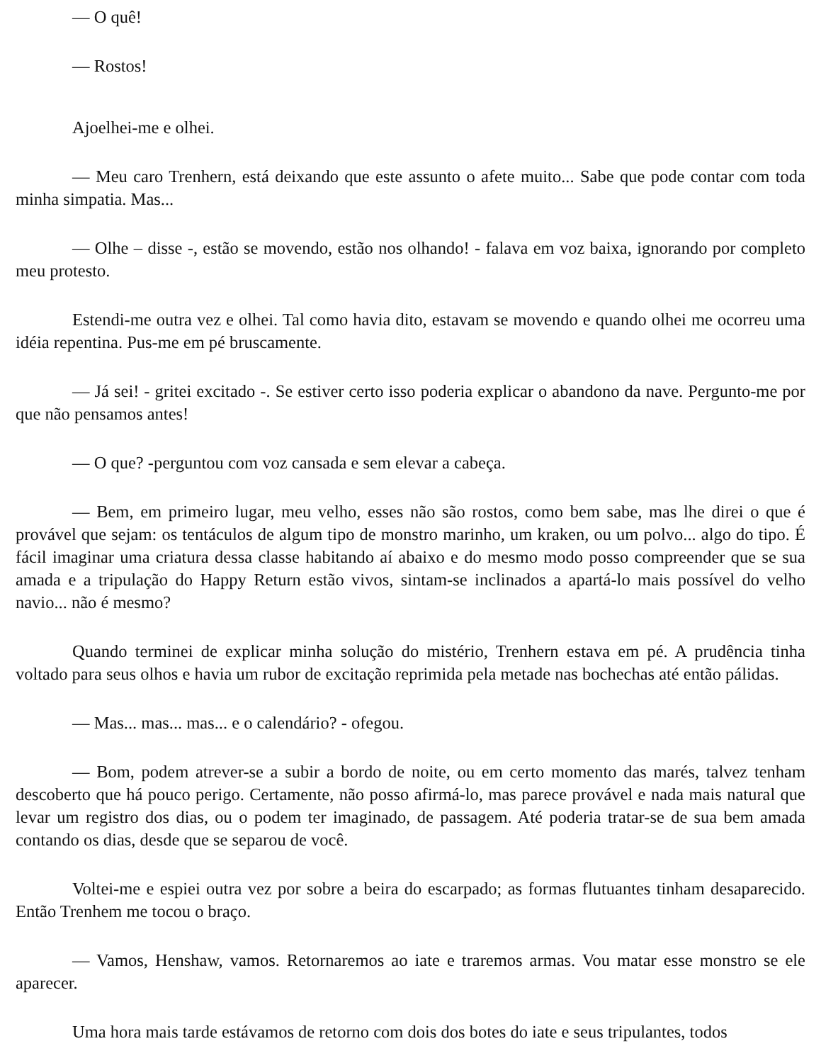— O quê!
— Rostos!
Ajoelhei-me e olhei.
— Meu caro Trenhern, está deixando que este assunto o afete muito... Sabe que pode contar com toda minha simpatia. Mas...
— Olhe – disse -, estão se movendo, estão nos olhando! - falava em voz baixa, ignorando por completo meu protesto.
Estendi-me outra vez e olhei. Tal como havia dito, estavam se movendo e quando olhei me ocorreu uma idéia repentina. Pus-me em pé bruscamente.
— Já sei! - gritei excitado -. Se estiver certo isso poderia explicar o abandono da nave. Pergunto-me por que não pensamos antes!
— O que? -perguntou com voz cansada e sem elevar a cabeça.
— Bem, em primeiro lugar, meu velho, esses não são rostos, como bem sabe, mas lhe direi o que é provável que sejam: os tentáculos de algum tipo de monstro marinho, um kraken, ou um polvo... algo do tipo. É fácil imaginar uma criatura dessa classe habitando aí abaixo e do mesmo modo posso compreender que se sua amada e a tripulação do Happy Return estão vivos, sintam-se inclinados a apartá-lo mais possível do velho navio... não é mesmo?
Quando terminei de explicar minha solução do mistério, Trenhern estava em pé. A prudência tinha voltado para seus olhos e havia um rubor de excitação reprimida pela metade nas bochechas até então pálidas.
— Mas... mas... mas... e o calendário? - ofegou.
— Bom, podem atrever-se a subir a bordo de noite, ou em certo momento das marés, talvez tenham descoberto que há pouco perigo. Certamente, não posso afirmá-lo, mas parece provável e nada mais natural que levar um registro dos dias, ou o podem ter imaginado, de passagem. Até poderia tratar-se de sua bem amada contando os dias, desde que se separou de você.
Voltei-me e espiei outra vez por sobre a beira do escarpado; as formas flutuantes tinham desaparecido. Então Trenhem me tocou o braço.
— Vamos, Henshaw, vamos. Retornaremos ao iate e traremos armas. Vou matar esse monstro se ele aparecer.
Uma hora mais tarde estávamos de retorno com dois dos botes do iate e seus tripulantes, todos